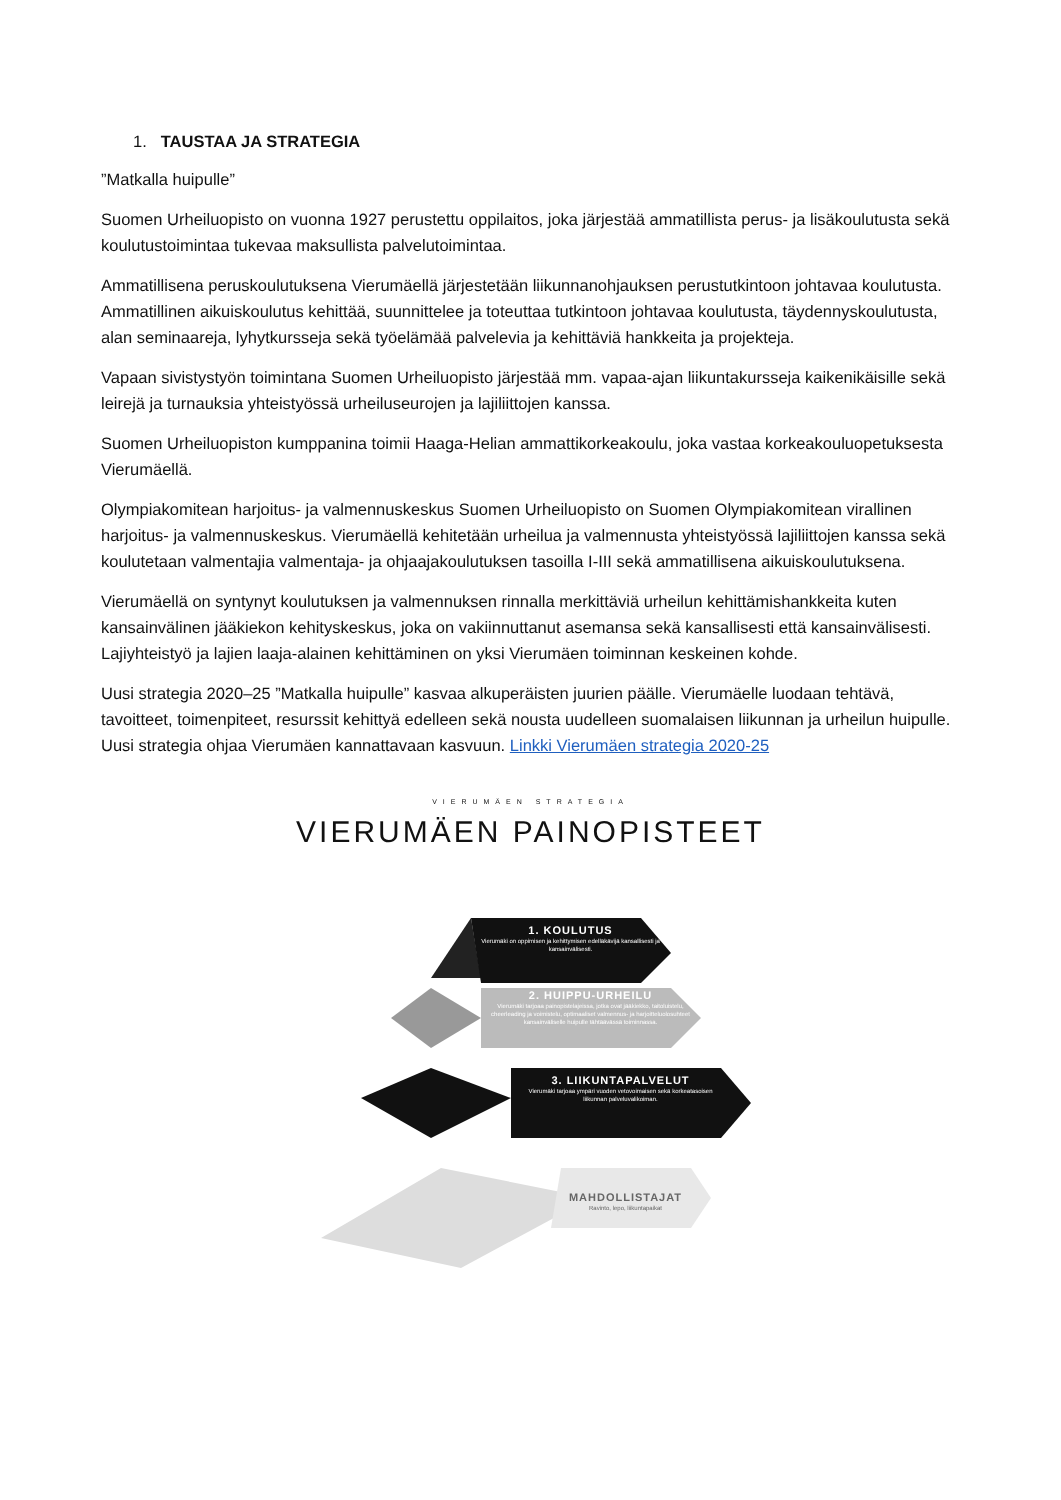1. TAUSTAA JA STRATEGIA
”Matkalla huipulle”
Suomen Urheiluopisto on vuonna 1927 perustettu oppilaitos, joka järjestää ammatillista perus- ja lisäkoulutusta sekä koulutustoimintaa tukevaa maksullista palvelutoimintaa.
Ammatillisena peruskoulutuksena Vierumäellä järjestetään liikunnanohjauksen perustutkintoon johtavaa koulutusta. Ammatillinen aikuiskoulutus kehittää, suunnittelee ja toteuttaa tutkintoon johtavaa koulutusta, täydennyskoulutusta, alan seminaareja, lyhytkursseja sekä työelämää palvelevia ja kehittäviä hankkeita ja projekteja.
Vapaan sivistystyön toimintana Suomen Urheiluopisto järjestää mm. vapaa-ajan liikuntakursseja kaikenikäisille sekä leirejä ja turnauksia yhteistyössä urheiluseurojen ja lajiliittojen kanssa.
Suomen Urheiluopiston kumppanina toimii Haaga-Helian ammattikorkeakoulu, joka vastaa korkeakouluopetuksesta Vierumäellä.
Olympiakomitean harjoitus- ja valmennuskeskus Suomen Urheiluopisto on Suomen Olympiakomitean virallinen harjoitus- ja valmennuskeskus. Vierumäellä kehitetään urheilua ja valmennusta yhteistyössä lajiliittojen kanssa sekä koulutetaan valmentajia valmentaja- ja ohjaajakoulutuksen tasoilla I-III sekä ammatillisena aikuiskoulutuksena.
Vierumäellä on syntynyt koulutuksen ja valmennuksen rinnalla merkittäviä urheilun kehittämishankkeita kuten kansainvälinen jääkiekon kehityskeskus, joka on vakiinnuttanut asemansa sekä kansallisesti että kansainvälisesti. Lajiyhteistyö ja lajien laaja-alainen kehittäminen on yksi Vierumäen toiminnan keskeinen kohde.
Uusi strategia 2020–25 ”Matkalla huipulle” kasvaa alkuperäisten juurien päälle. Vierumäelle luodaan tehtävä, tavoitteet, toimenpiteet, resurssit kehittyä edelleen sekä nousta uudelleen suomalaisen liikunnan ja urheilun huipulle. Uusi strategia ohjaa Vierumäen kannattavaan kasvuun. Linkki Vierumäen strategia 2020-25
VIERUMÄEN STRATEGIA
VIERUMÄEN PAINOPISTEET
1. KOULUTUS
Vierumäki on oppimisen ja kehittymisen edelläkävijä kansallisesti ja kansainvälisesti.
2. HUIPPU-URHEILU
Vierumäki tarjoaa painopistelajeissa, jotka ovat jääkiekko, taitoluistelu, cheerleading ja voimistelu, optimaaliset valmennus- ja harjoitteluolosuhteet kansainväliselle huipulle tähtäävässä toiminnassa.
3. LIIKUNTAPALVELUT
Vierumäki tarjoaa ympäri vuoden vetovoimaisen sekä korkeatasoisen liikunnan palveluvalikoiman.
MAHDOLLISTAJAT
Ravinto, lepo, liikuntapaikat